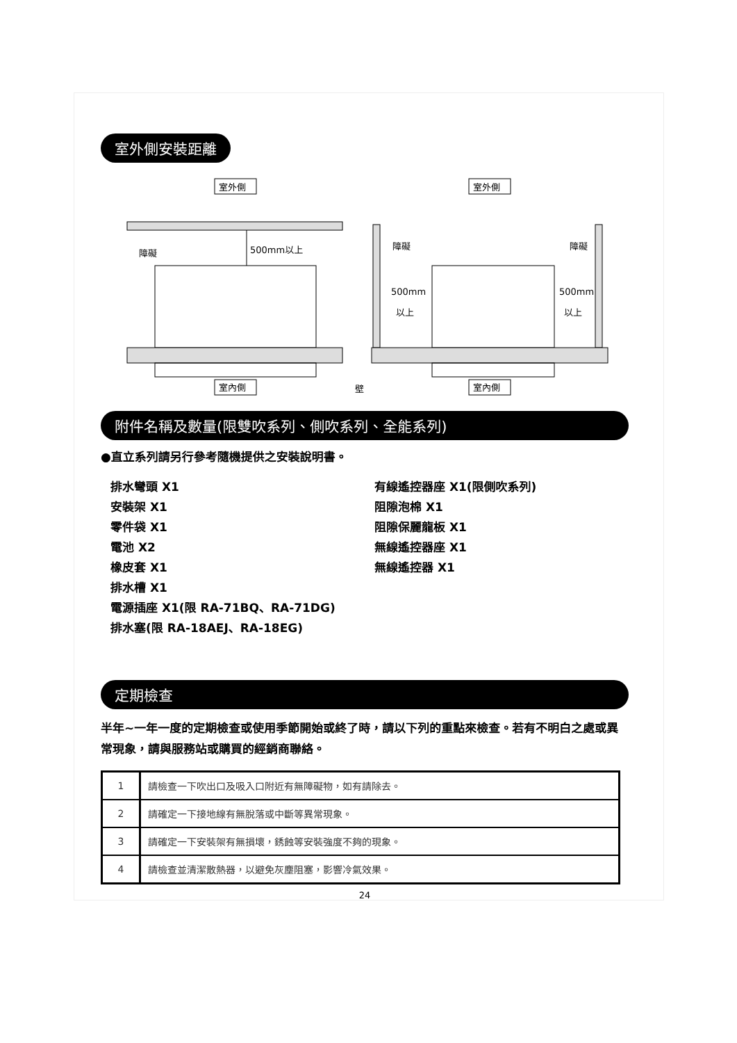室外側安裝距離
室外側
室外側
障礙
500mm以上
障礙
障礙
500mm
以上
500mm
以上
室內側
壁
室內側
附件名稱及數量(限雙吹系列、側吹系列、全能系列)
●直立系列請另行參考隨機提供之安裝說明書。
排水彎頭 X1
安裝架 X1
零件袋 X1
電池 X2
橡皮套 X1
排水槽 X1
電源插座 X1(限 RA-71BQ、RA-71DG)
排水塞(限 RA-18AEJ、RA-18EG)
有線遙控器座 X1(限側吹系列)
阻隙泡棉 X1
阻隙保麗龍板 X1
無線遙控器座 X1
無線遙控器 X1
定期檢查
半年~一年一度的定期檢查或使用季節開始或終了時，請以下列的重點來檢查。若有不明白之處或異常現象，請與服務站或購買的經銷商聯絡。
| 1 | 請檢查一下吹出口及吸入口附近有無障礙物，如有請除去。 |
| 2 | 請確定一下接地線有無脫落或中斷等異常現象。 |
| 3 | 請確定一下安裝架有無損壞，銹蝕等安裝強度不夠的現象。 |
| 4 | 請檢查並清潔散熱器，以避免灰塵阻塞，影響冷氣效果。 |
24